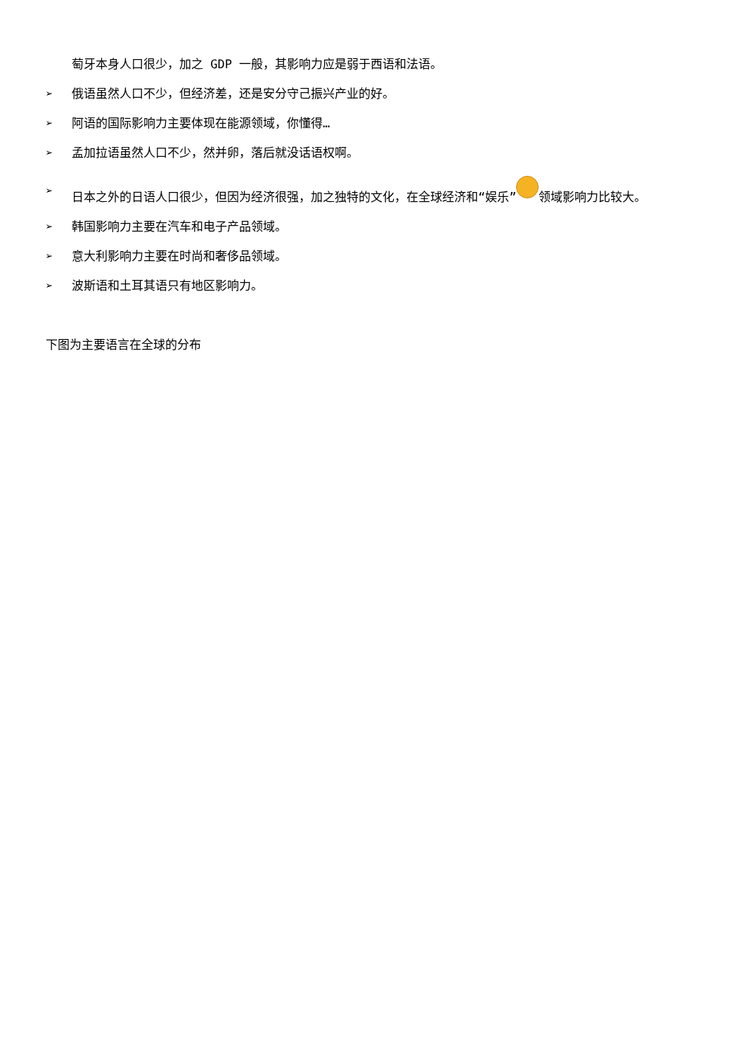萄牙本身人口很少，加之 GDP 一般，其影响力应是弱于西语和法语。
➢ 俄语虽然人口不少，但经济差，还是安分守己振兴产业的好。
➢ 阿语的国际影响力主要体现在能源领域，你懂得…
➢ 孟加拉语虽然人口不少，然并卵，落后就没话语权啊。
➢ 日本之外的日语人口很少，但因为经济很强，加之独特的文化，在全球经济和“娱乐” 领域影响力比较大。
➢ 韩国影响力主要在汽车和电子产品领域。
➢ 意大利影响力主要在时尚和奢侈品领域。
➢ 波斯语和土耳其语只有地区影响力。
下图为主要语言在全球的分布